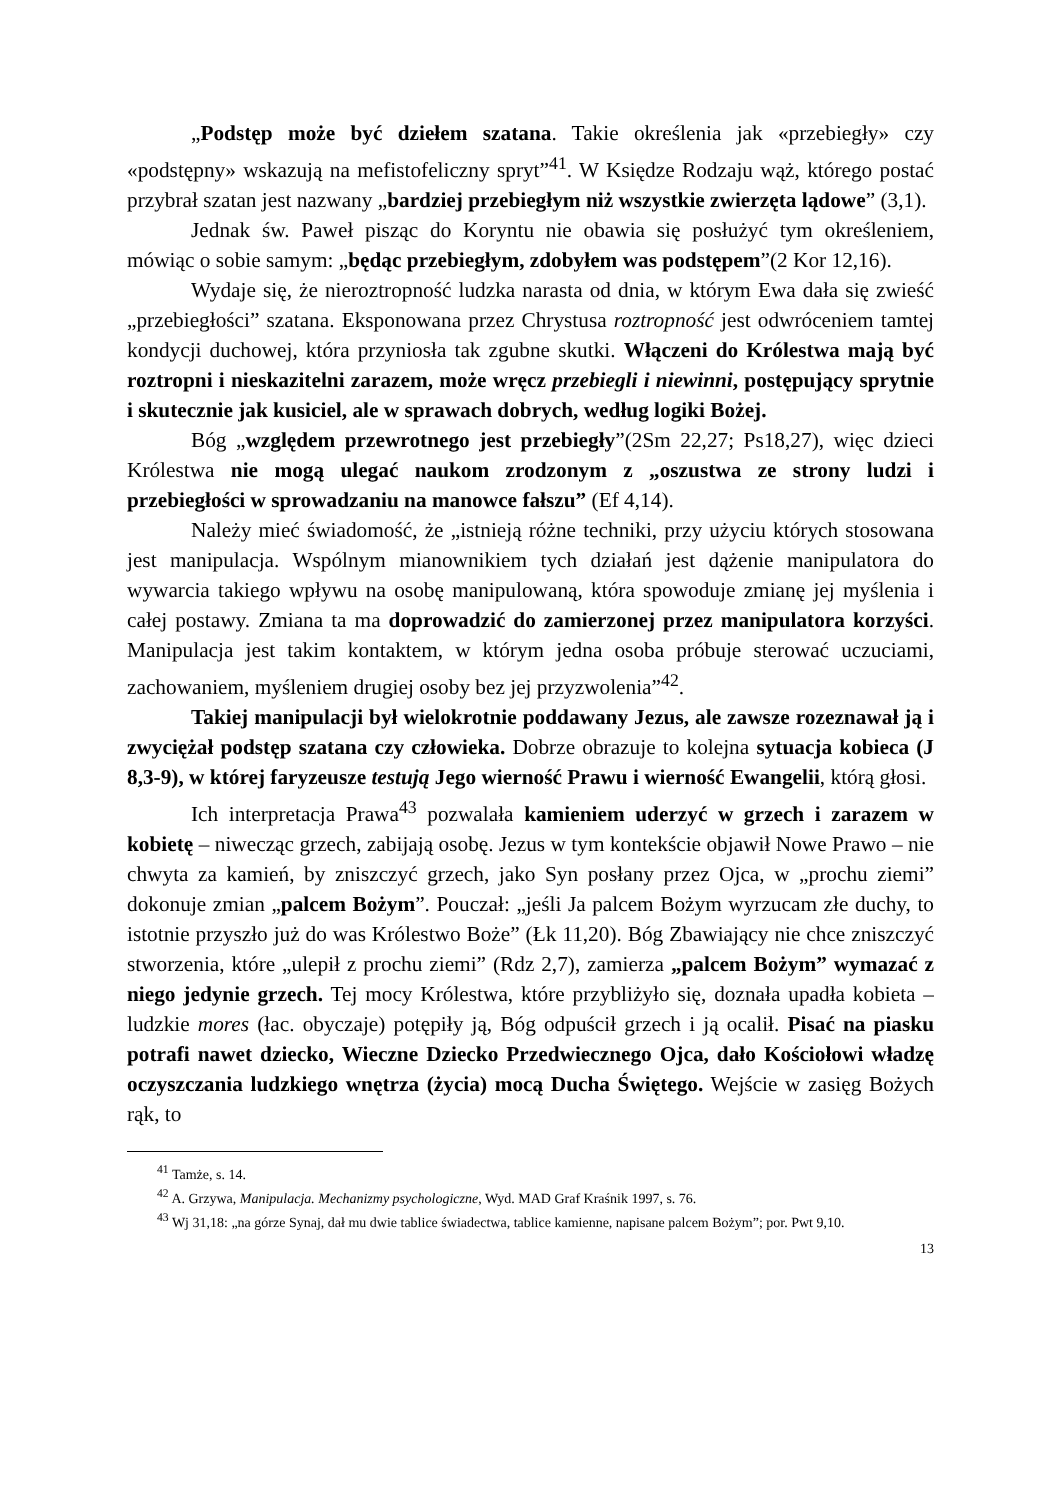„Podstęp może być dziełem szatana. Takie określenia jak «przebiegły» czy «podstępny» wskazują na mefistofeliczny spryt”<sup>41</sup>. W Księdze Rodzaju wąż, którego postać przybrał szatan jest nazwany „bardziej przebiegłym niż wszystkie zwierzęta lądowe” (3,1).
Jednak św. Paweł pisząc do Koryntu nie obawia się posłużyć tym określeniem, mówiąc o sobie samym: „będąc przebiegłym, zdobyłem was podstępem”(2 Kor 12,16).
Wydaje się, że nieroztropność ludzka narasta od dnia, w którym Ewa dała się zwieść „przebiegłości” szatana. Eksponowana przez Chrystusa roztropność jest odwróceniem tamtej kondycji duchowej, która przyniosła tak zgubne skutki. Włączeni do Królestwa mają być roztropni i nieskazitelni zarazem, może wręcz przebiegli i niewinni, postępujący sprytnie i skutecznie jak kusiciel, ale w sprawach dobrych, według logiki Bożej.
Bóg „względem przewrotnego jest przebiegły”(2Sm 22,27; Ps18,27), więc dzieci Królestwa nie mogą ulegać naukom zrodzonym z „oszustwa ze strony ludzi i przebiegłości w sprowadzaniu na manowce fałszu” (Ef 4,14).
Należy mieć świadomość, że „istnieją różne techniki, przy użyciu których stosowana jest manipulacja. Wspólnym mianownikiem tych działań jest dążenie manipulatora do wywarcia takiego wpływu na osobę manipulowaną, która spowoduje zmianę jej myślenia i całej postawy. Zmiana ta ma doprowadzić do zamierzonej przez manipulatora korzyści. Manipulacja jest takim kontaktem, w którym jedna osoba próbuje sterować uczuciami, zachowaniem, myśleniem drugiej osoby bez jej przyzwolenia”<sup>42</sup>.
Takiej manipulacji był wielokrotnie poddawany Jezus, ale zawsze rozeznawał ją i zwyciężał podstęp szatana czy człowieka. Dobrze obrazuje to kolejna sytuacja kobieca (J 8,3-9), w której faryzeusze testują Jego wierność Prawu i wierność Ewangelii, którą głosi.
Ich interpretacja Prawa<sup>43</sup> pozwalała kamieniem uderzyć w grzech i zarazem w kobietę – niwecząc grzech, zabijają osobę. Jezus w tym kontekście objawił Nowe Prawo – nie chwyta za kamień, by zniszczyć grzech, jako Syn posłany przez Ojca, w „prochu ziemi” dokonuje zmian „palcem Bożym”. Pouczał: „jeśli Ja palcem Bożym wyrzucam złe duchy, to istotnie przyszło już do was Królestwo Boże” (Łk 11,20). Bóg Zbawiający nie chce zniszczyć stworzenia, które „ulepił z prochu ziemi” (Rdz 2,7), zamierza „palcem Bożym” wymazać z niego jedynie grzech. Tej mocy Królestwa, które przybliżyło się, doznała upadła kobieta – ludzkie mores (łac. obyczaje) potępiły ją, Bóg odpuścił grzech i ją ocalił. Pisać na piasku potrafi nawet dziecko, Wieczne Dziecko Przedwiecznego Ojca, dało Kościołowi władzę oczyszczania ludzkiego wnętrza (życia) mocą Ducha Świętego. Wejście w zasięg Bożych rąk, to
<sup>41</sup> Tamże, s. 14.
<sup>42</sup> A. Grzywa, Manipulacja. Mechanizmy psychologiczne, Wyd. MAD Graf Kraśnik 1997, s. 76.
<sup>43</sup> Wj 31,18: „na górze Synaj, dał mu dwie tablice świadectwa, tablice kamienne, napisane palcem Bożym”; por. Pwt 9,10.
13